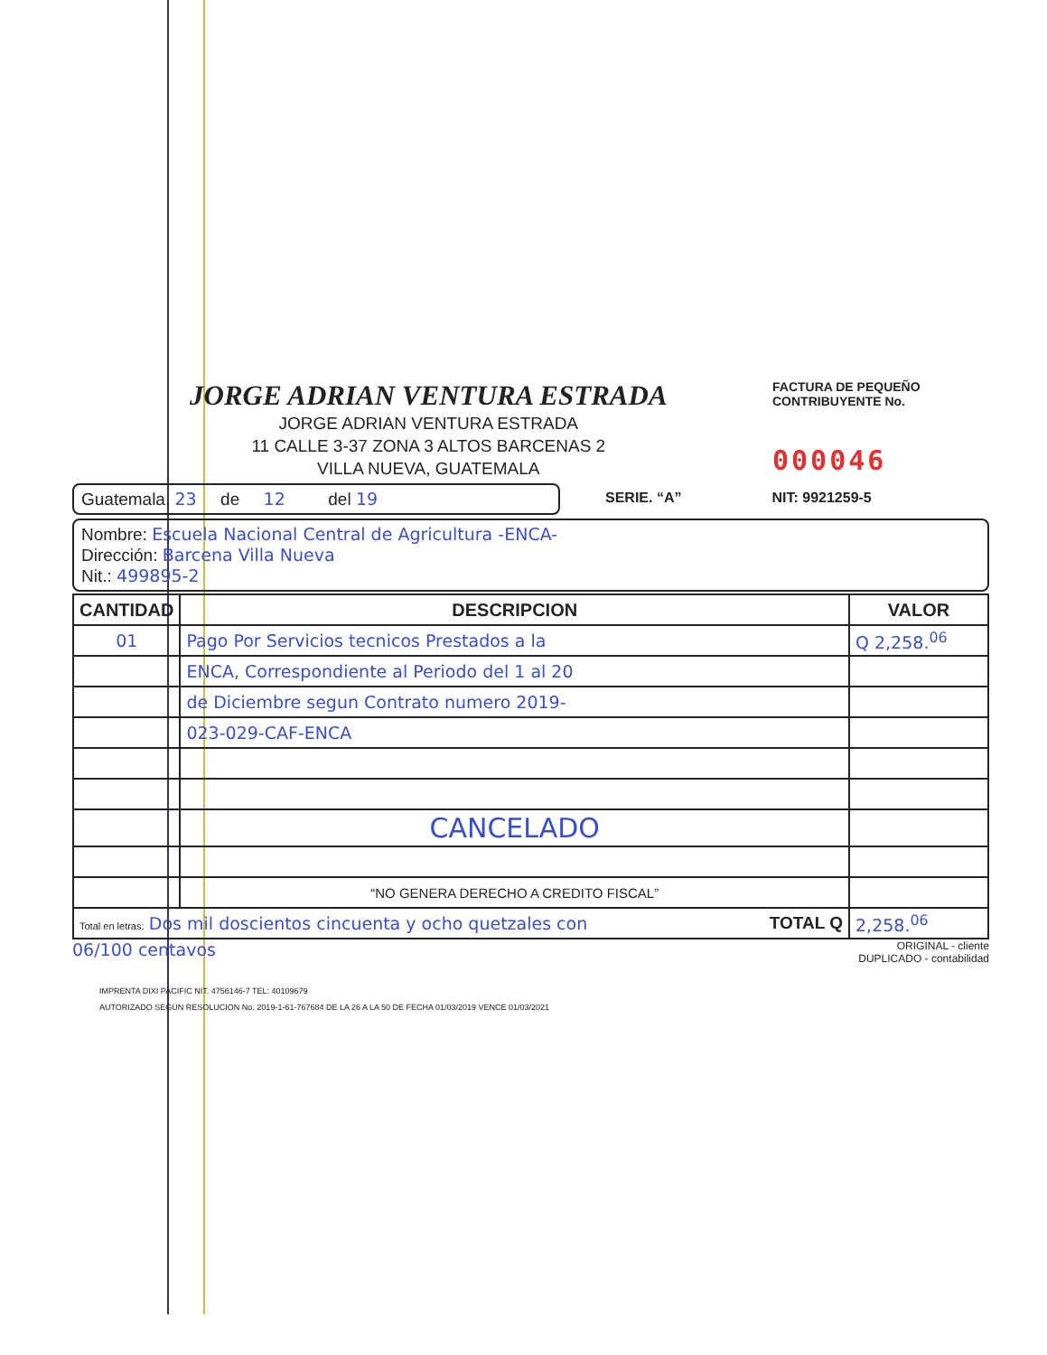JORGE ADRIAN VENTURA ESTRADA
JORGE ADRIAN VENTURA ESTRADA
11 CALLE 3-37 ZONA 3 ALTOS BARCENAS 2
VILLA NUEVA, GUATEMALA
FACTURA DE PEQUEÑO
CONTRIBUYENTE No.
000046
Guatemala, 23 de 12 del 19
SERIE. “A” NIT: 9921259-5
Nombre: Escuela Nacional Central de Agricultura -ENCA-
Dirección: Barcena Villa Nueva
Nit.: 499895-2
| CANTIDAD | DESCRIPCION | VALOR |
| --- | --- | --- |
| 01 | Pago Por Servicios tecnicos Prestados a la | Q 2,258.<sup>06</sup> |
| | ENCA, Correspondiente al Periodo del 1 al 20 | |
| | de Diciembre segun Contrato numero 2019- | |
| | 023-029-CAF-ENCA | |
| | CANCELADO | |
| | “NO GENERA DERECHO A CREDITO FISCAL” | |
| Total en letras: Dos mil doscientos cincuenta y ocho quetzales con TOTAL Q | | 2,258.<sup>06</sup> |
06/100 centavos ORIGINAL - cliente
DUPLICADO - contabilidad
IMPRENTA DIXI PACIFIC NIT. 4756146-7 TEL: 40109679
AUTORIZADO SEGÚN RESOLUCION No. 2019-1-61-767684 DE LA 26 A LA 50 DE FECHA 01/03/2019 VENCE 01/03/2021